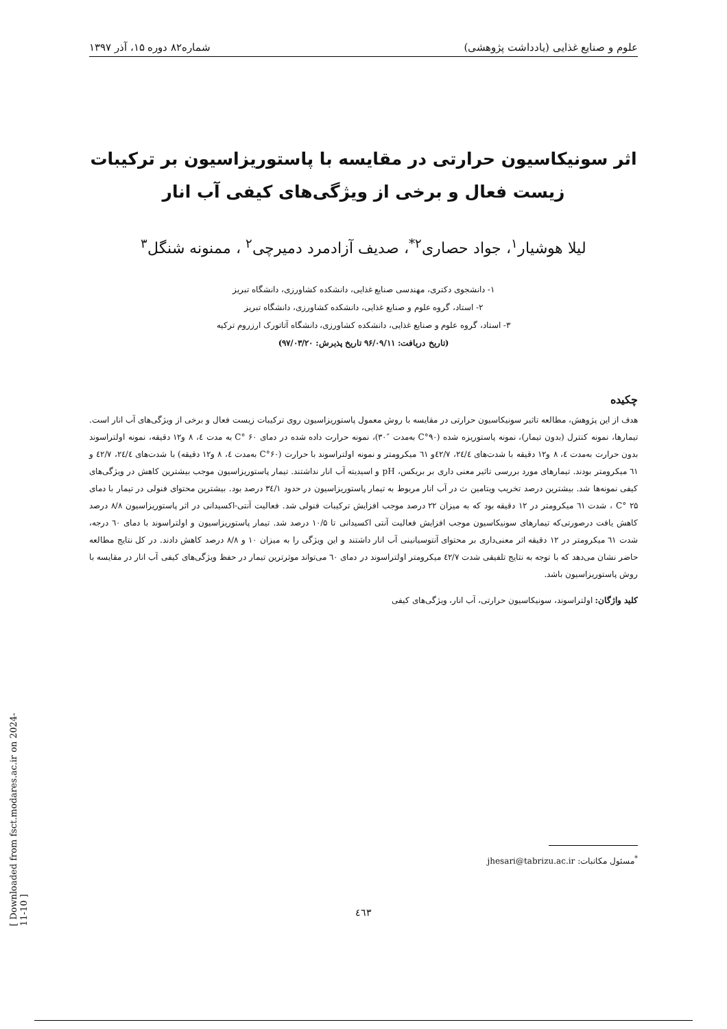[ Downloaded from fsct.modares.ac.ir on 2024-11-10 ]
علوم و صنایع غذایی (یادداشت پژوهشی) شماره۸۲ دوره ۱۵، آذر ۱۳۹۷
اثر سونیکاسیون حرارتی در مقایسه با پاستوریزاسیون بر ترکیبات زیست فعال و برخی از ویژگی‌های کیفی آب انار
لیلا هوشیار<sup>۱</sup>، جواد حصاری<sup>۲*</sup>، صدیف آزادمرد دمیرچی<sup>۲</sup> ، ممنونه شنگل<sup>۳</sup>
۱- دانشجوی دکتری، مهندسی صنایع غذایی، دانشکده کشاورزی، دانشگاه تبریز
۲- استاد، گروه علوم و صنایع غذایی، دانشکده کشاورزی، دانشگاه تبریز
۳- استاد، گروه علوم و صنایع غذایی، دانشکده کشاورزی، دانشگاه آتاتورک ارزروم ترکیه
(تاریخ دریافت: ۹۶/۰۹/۱۱ تاریخ پذیرش: ۹۷/۰۳/۲۰)
چکیده
هدف از این پژوهش، مطالعه تاثیر سونیکاسیون حرارتی در مقایسه با روش معمول پاستوریزاسیون روی ترکیبات زیست فعال و برخی از ویژگی‌های آب انار است. تیمارها، نمونه کنترل (بدون تیمار)، نمونه پاستوریزه شده (۹۰°C به‌مدت ″۳۰)، نمونه حرارت داده شده در دمای ۶۰ °C به مدت ٤، ۸ و۱۲ دقیقه، نمونه اولتراسوند بدون حرارت به‌مدت ٤، ۸ و۱۲ دقیقه با شدت‌های ۲٤/٤، ٤۲/۷و ٦۱ میکرومتر و نمونه اولتراسوند با حرارت (۶۰°C به‌مدت ٤، ۸ و۱۲ دقیقه) با شدت‌های ۲٤/٤، ٤۲/۷ و ٦۱ میکرومتر بودند. تیمارهای مورد بررسی تاثیر معنی داری بر بریکس، pH و اسیدیته آب انار نداشتند. تیمار پاستوریزاسیون موجب بیشترین کاهش در ویژگی‌های کیفی نمونه‌ها شد. بیشترین درصد تخریب ویتامین ث در آب انار مربوط به تیمار پاستوریزاسیون در حدود ۳٤/۱ درصد بود. بیشترین محتوای فنولی در تیمار با دمای ۲۵ °C ، شدت ٦۱ میکرومتر در ۱۲ دقیقه بود که به میزان ۲۲ درصد موجب افزایش ترکیبات فنولی شد. فعالیت آنتی-اکسیدانی در اثر پاستوریزاسیون ۸/۸ درصد کاهش یافت درصورتی‌که تیمارهای سونیکاسیون موجب افزایش فعالیت آنتی اکسیدانی تا ۱۰/۵ درصد شد. تیمار پاستوریزاسیون و اولتراسوند با دمای ٦۰ درجه، شدت ٦۱ میکرومتر در ۱۲ دقیقه اثر معنی‌داری بر محتوای آنتوسیانینی آب انار داشتند و این ویژگی را به میزان ۱۰ و ۸/۸ درصد کاهش دادند. در کل نتایج مطالعه حاضر نشان می‌دهد که با توجه به نتایج تلفیقی شدت ٤۲/۷ میکرومتر اولتراسوند در دمای ٦۰ می‌تواند موثرترین تیمار در حفظ ویژگی‌های کیفی آب انار در مقایسه با روش پاستوریزاسیون باشد.
کلید واژگان: اولتراسوند، سونیکاسیون حرارتی، آب انار، ویژگی‌های کیفی
<sup>*</sup> مسئول مکاتبات: jhesari@tabrizu.ac.ir
٤٦۳